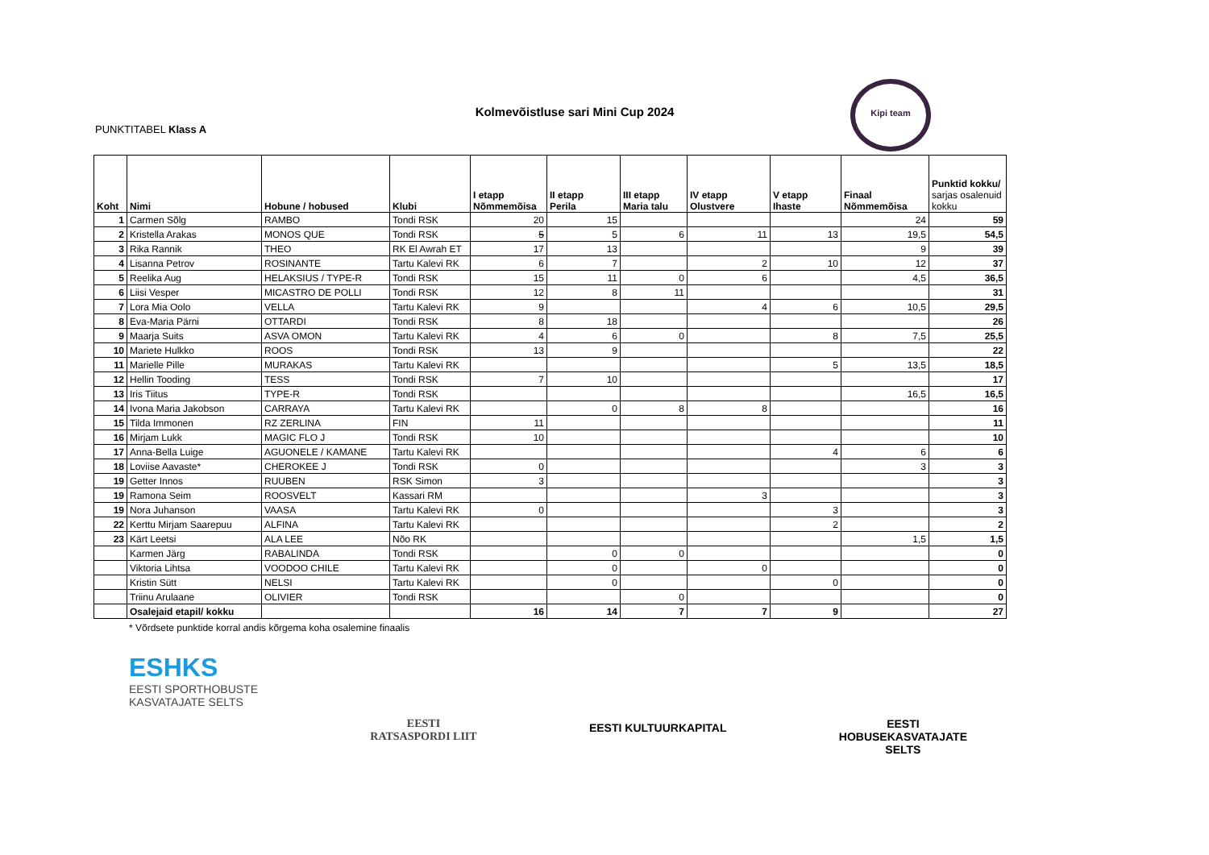Kolmevõistluse sari Mini Cup 2024
PUNKTITABEL Klass A
Kipi team
| Koht | Nimi | Hobune / hobused | Klubi | I etapp Nõmmemõisa | II etapp Perila | III etapp Maria talu | IV etapp Olustvere | V etapp Ihaste | Finaal Nõmmemõisa | Punktid kokku/ sarjas osalenuid kokku |
| --- | --- | --- | --- | --- | --- | --- | --- | --- | --- | --- |
| 1 | Carmen Sõlg | RAMBO | Tondi RSK | 20 | 15 | | | | 24 | 59 |
| 2 | Kristella Arakas | MONOS QUE | Tondi RSK | 5 | 5 | 6 | 11 | 13 | 19,5 | 54,5 |
| 3 | Rika Rannik | THEO | RK El Awrah ET | 17 | 13 | | | | 9 | 39 |
| 4 | Lisanna Petrov | ROSINANTE | Tartu Kalevi RK | 6 | 7 | | 2 | 10 | 12 | 37 |
| 5 | Reelika Aug | HELAKSIUS / TYPE-R | Tondi RSK | 15 | 11 | 0 | 6 | | 4,5 | 36,5 |
| 6 | Liisi Vesper | MICASTRO DE POLLI | Tondi RSK | 12 | 8 | 11 | | | | 31 |
| 7 | Lora Mia Oolo | VELLA | Tartu Kalevi RK | 9 | | | 4 | 6 | 10,5 | 29,5 |
| 8 | Eva-Maria Pärni | OTTARDI | Tondi RSK | 8 | 18 | | | | | 26 |
| 9 | Maarja Suits | ASVA OMON | Tartu Kalevi RK | 4 | 6 | 0 | | 8 | 7,5 | 25,5 |
| 10 | Mariete Hulkko | ROOS | Tondi RSK | 13 | 9 | | | | | 22 |
| 11 | Marielle Pille | MURAKAS | Tartu Kalevi RK | | | | | 5 | 13,5 | 18,5 |
| 12 | Hellin Tooding | TESS | Tondi RSK | 7 | 10 | | | | | 17 |
| 13 | Iris Tiitus | TYPE-R | Tondi RSK | | | | | | 16,5 | 16,5 |
| 14 | Ivona Maria Jakobson | CARRAYA | Tartu Kalevi RK | | 0 | 8 | 8 | | | 16 |
| 15 | Tilda Immonen | RZ ZERLINA | FIN | 11 | | | | | | 11 |
| 16 | Mirjam Lukk | MAGIC FLO J | Tondi RSK | 10 | | | | | | 10 |
| 17 | Anna-Bella Luige | AGUONELE / KAMANE | Tartu Kalevi RK | | | | | 4 | 6 | 6 |
| 18 | Loviise Aavaste* | CHEROKEE J | Tondi RSK | 0 | | | | | 3 | 3 |
| 19 | Getter Innos | RUUBEN | RSK Simon | 3 | | | | | | 3 |
| 19 | Ramona Seim | ROOSVELT | Kassari RM | | | | 3 | | | 3 |
| 19 | Nora Juhanson | VAASA | Tartu Kalevi RK | 0 | | | | 3 | | 3 |
| 22 | Kerttu Mirjam Saarepuu | ALFINA | Tartu Kalevi RK | | | | | 2 | | 2 |
| 23 | Kärt Leetsi | ALA LEE | Nõo RK | | | | | | 1,5 | 1,5 |
| | Karmen Järg | RABALINDA | Tondi RSK | | 0 | 0 | | | | 0 |
| | Viktoria Lihtsa | VOODOO CHILE | Tartu Kalevi RK | | 0 | | 0 | | | 0 |
| | Kristin Sütt | NELSI | Tartu Kalevi RK | | 0 | | | 0 | | 0 |
| | Triinu Arulaane | OLIVIER | Tondi RSK | | | 0 | | | | 0 |
| | Osalejaid etapil/ kokku | | | 16 | 14 | 7 | 7 | 9 | | 27 |
* Võrdsete punktide korral andis kõrgema koha osalemine finaalis
ESHKS
EESTI SPORTHOBUSTE
KASVATAJATE SELTS
EESTI
RATSASPORDI LIIT
EESTI KULTUURKAPITAL
EESTI
HOBUSEKASVATAJATE
SELTS